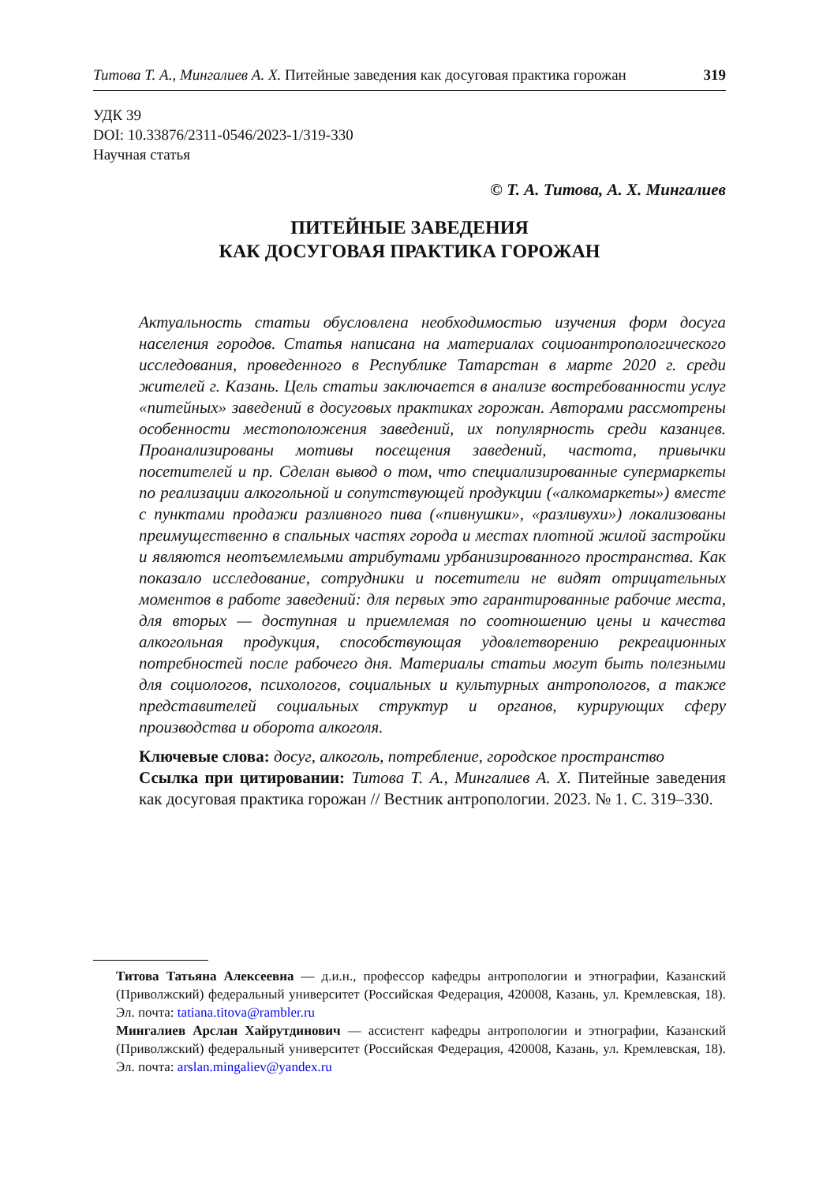Титова Т. А., Мингалиев А. Х. Питейные заведения как досуговая практика горожан 319
УДК 39
DOI: 10.33876/2311-0546/2023-1/319-330
Научная статья
© Т. А. Титова, А. Х. Мингалиев
ПИТЕЙНЫЕ ЗАВЕДЕНИЯ
КАК ДОСУГОВАЯ ПРАКТИКА ГОРОЖАН
Актуальность статьи обусловлена необходимостью изучения форм досуга населения городов. Статья написана на материалах социоантропологического исследования, проведенного в Республике Татарстан в марте 2020 г. среди жителей г. Казань. Цель статьи заключается в анализе востребованности услуг «питейных» заведений в досуговых практиках горожан. Авторами рассмотрены особенности местоположения заведений, их популярность среди казанцев. Проанализированы мотивы посещения заведений, частота, привычки посетителей и пр. Сделан вывод о том, что специализированные супермаркеты по реализации алкогольной и сопутствующей продукции («алкомаркеты») вместе с пунктами продажи разливного пива («пивнушки», «разливухи») локализованы преимущественно в спальных частях города и местах плотной жилой застройки и являются неотъемлемыми атрибутами урбанизированного пространства. Как показало исследование, сотрудники и посетители не видят отрицательных моментов в работе заведений: для первых это гарантированные рабочие места, для вторых — доступная и приемлемая по соотношению цены и качества алкогольная продукция, способствующая удовлетворению рекреационных потребностей после рабочего дня. Материалы статьи могут быть полезными для социологов, психологов, социальных и культурных антропологов, а также представителей социальных структур и органов, курирующих сферу производства и оборота алкоголя.
Ключевые слова: досуг, алкоголь, потребление, городское пространство
Ссылка при цитировании: Титова Т. А., Мингалиев А. Х. Питейные заведения как досуговая практика горожан // Вестник антропологии. 2023. № 1. С. 319–330.
Титова Татьяна Алексеевна — д.и.н., профессор кафедры антропологии и этнографии, Казанский (Приволжский) федеральный университет (Российская Федерация, 420008, Казань, ул. Кремлевская, 18). Эл. почта: tatiana.titova@rambler.ru
Мингалиев Арслан Хайрутдинович — ассистент кафедры антропологии и этнографии, Казанский (Приволжский) федеральный университет (Российская Федерация, 420008, Казань, ул. Кремлевская, 18). Эл. почта: arslan.mingaliev@yandex.ru